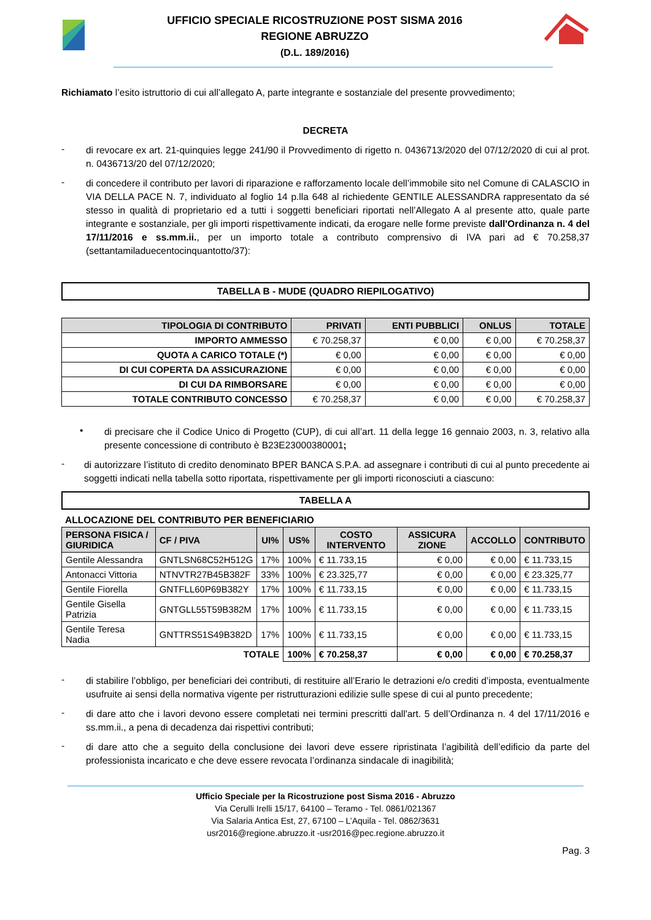UFFICIO SPECIALE RICOSTRUZIONE POST SISMA 2016
REGIONE ABRUZZO
(D.L. 189/2016)
Richiamato l’esito istruttorio di cui all’allegato A, parte integrante e sostanziale del presente provvedimento;
DECRETA
-
di revocare ex art. 21-quinquies legge 241/90 il Provvedimento di rigetto n. 0436713/2020 del 07/12/2020 di cui al prot. n. 0436713/20 del 07/12/2020;
-
di concedere il contributo per lavori di riparazione e rafforzamento locale dell’immobile sito nel Comune di CALASCIO in VIA DELLA PACE N. 7, individuato al foglio 14 p.lla 648 al richiedente GENTILE ALESSANDRA rappresentato da sé stesso in qualità di proprietario ed a tutti i soggetti beneficiari riportati nell’Allegato A al presente atto, quale parte integrante e sostanziale, per gli importi rispettivamente indicati, da erogare nelle forme previste dall'Ordinanza n. 4 del 17/11/2016 e ss.mm.ii., per un importo totale a contributo comprensivo di IVA pari ad € 70.258,37 (settantamiladuecentocinquantotto/37):
TABELLA B - MUDE (QUADRO RIEPILOGATIVO)
| TIPOLOGIA DI CONTRIBUTO | PRIVATI | ENTI PUBBLICI | ONLUS | TOTALE |
| --- | --- | --- | --- | --- |
| IMPORTO AMMESSO | € 70.258,37 | € 0,00 | € 0,00 | € 70.258,37 |
| QUOTA A CARICO TOTALE (*) | € 0,00 | € 0,00 | € 0,00 | € 0,00 |
| DI CUI COPERTA DA ASSICURAZIONE | € 0,00 | € 0,00 | € 0,00 | € 0,00 |
| DI CUI DA RIMBORSARE | € 0,00 | € 0,00 | € 0,00 | € 0,00 |
| TOTALE CONTRIBUTO CONCESSO | € 70.258,37 | € 0,00 | € 0,00 | € 70.258,37 |
•
di precisare che il Codice Unico di Progetto (CUP), di cui all’art. 11 della legge 16 gennaio 2003, n. 3, relativo alla presente concessione di contributo è B23E23000380001;
-
di autorizzare l’istituto di credito denominato BPER BANCA S.P.A. ad assegnare i contributi di cui al punto precedente ai soggetti indicati nella tabella sotto riportata, rispettivamente per gli importi riconosciuti a ciascuno:
TABELLA A
ALLOCAZIONE DEL CONTRIBUTO PER BENEFICIARIO
| PERSONA FISICA / GIURIDICA | CF / PIVA | UI% | US% | COSTO INTERVENTO | ASSICURA ZIONE | ACCOLLO | CONTRIBUTO |
| --- | --- | --- | --- | --- | --- | --- | --- |
| Gentile Alessandra | GNTLSN68C52H512G | 17% | 100% | € 11.733,15 | € 0,00 | € 0,00 | € 11.733,15 |
| Antonacci Vittoria | NTNVTR27B45B382F | 33% | 100% | € 23.325,77 | € 0,00 | € 0,00 | € 23.325,77 |
| Gentile Fiorella | GNTFLL60P69B382Y | 17% | 100% | € 11.733,15 | € 0,00 | € 0,00 | € 11.733,15 |
| Gentile Gisella Patrizia | GNTGLL55T59B382M | 17% | 100% | € 11.733,15 | € 0,00 | € 0,00 | € 11.733,15 |
| Gentile Teresa Nadia | GNTTRS51S49B382D | 17% | 100% | € 11.733,15 | € 0,00 | € 0,00 | € 11.733,15 |
| TOTALE | | | 100% | € 70.258,37 | € 0,00 | € 0,00 | € 70.258,37 |
-
di stabilire l’obbligo, per beneficiari dei contributi, di restituire all’Erario le detrazioni e/o crediti d’imposta, eventualmente usufruite ai sensi della normativa vigente per ristrutturazioni edilizie sulle spese di cui al punto precedente;
-
di dare atto che i lavori devono essere completati nei termini prescritti dall'art. 5 dell’Ordinanza n. 4 del 17/11/2016 e ss.mm.ii., a pena di decadenza dai rispettivi contributi;
-
di dare atto che a seguito della conclusione dei lavori deve essere ripristinata l’agibilità dell’edificio da parte del professionista incaricato e che deve essere revocata l’ordinanza sindacale di inagibilità;
Ufficio Speciale per la Ricostruzione post Sisma 2016 - Abruzzo
Via Cerulli Irelli 15/17, 64100 – Teramo - Tel. 0861/021367
Via Salaria Antica Est, 27, 67100 – L’Aquila - Tel. 0862/3631
usr2016@regione.abruzzo.it -usr2016@pec.regione.abruzzo.it
Pag. 3